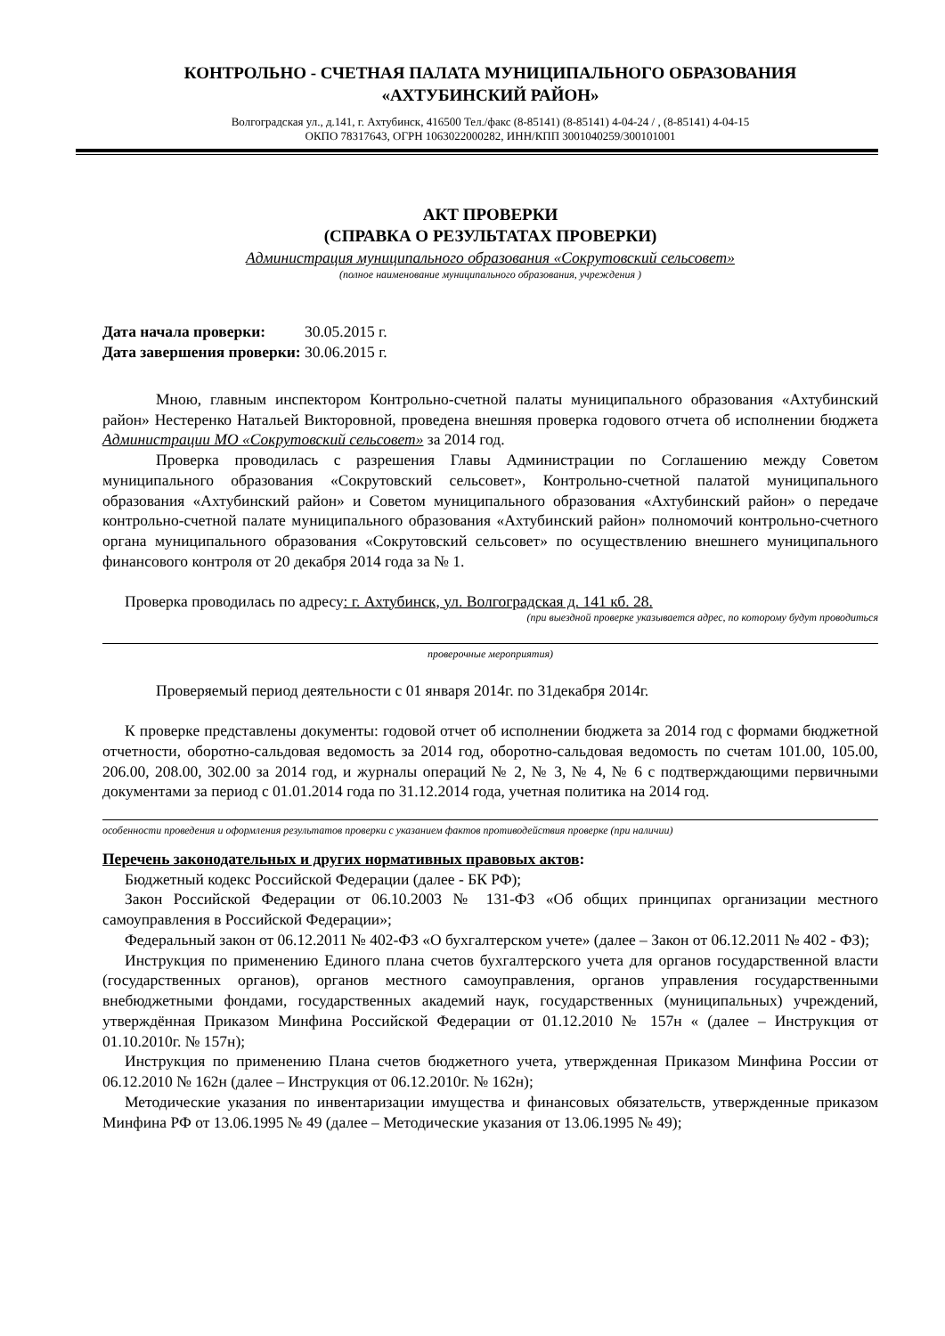КОНТРОЛЬНО - СЧЕТНАЯ ПАЛАТА МУНИЦИПАЛЬНОГО ОБРАЗОВАНИЯ
«АХТУБИНСКИЙ РАЙОН»
Волгоградская ул., д.141, г. Ахтубинск, 416500 Тел./факс (8-85141) (8-85141) 4-04-24 / , (8-85141) 4-04-15
ОКПО 78317643, ОГРН 1063022000282, ИНН/КПП 3001040259/300101001
АКТ ПРОВЕРКИ
(СПРАВКА О РЕЗУЛЬТАТАХ ПРОВЕРКИ)
Администрация муниципального образования «Сокрутовский сельсовет»
(полное наименование муниципального образования, учреждения )
Дата начала проверки: 30.05.2015 г.
Дата завершения проверки: 30.06.2015 г.
Мною, главным инспектором Контрольно-счетной палаты муниципального образования «Ахтубинский район» Нестеренко Натальей Викторовной, проведена внешняя проверка годового отчета об исполнении бюджета Администрации МО «Сокрутовский сельсовет» за 2014 год.
Проверка проводилась с разрешения Главы Администрации по Соглашению между Советом муниципального образования «Сокрутовский сельсовет», Контрольно-счетной палатой муниципального образования «Ахтубинский район» и Советом муниципального образования «Ахтубинский район» о передаче контрольно-счетной палате муниципального образования «Ахтубинский район» полномочий контрольно-счетного органа муниципального образования «Сокрутовский сельсовет» по осуществлению внешнего муниципального финансового контроля от 20 декабря 2014 года за № 1.
Проверка проводилась по адресу: г. Ахтубинск, ул. Волгоградская д. 141 кб. 28.
(при выездной проверке указывается адрес, по которому будут проводиться
проверочные мероприятия)
Проверяемый период деятельности с 01 января 2014г. по 31декабря 2014г.
К проверке представлены документы: годовой отчет об исполнении бюджета за 2014 год с формами бюджетной отчетности, оборотно-сальдовая ведомость за 2014 год, оборотно-сальдовая ведомость по счетам 101.00, 105.00, 206.00, 208.00, 302.00 за 2014 год, и журналы операций № 2, № 3, № 4, № 6 с подтверждающими первичными документами за период с 01.01.2014 года по 31.12.2014 года, учетная политика на 2014 год.
особенности проведения и оформления результатов проверки с указанием фактов противодействия проверке (при наличии)
Перечень законодательных и других нормативных правовых актов:
Бюджетный кодекс Российской Федерации (далее - БК РФ);
Закон Российской Федерации от 06.10.2003 № 131-ФЗ «Об общих принципах организации местного самоуправления в Российской Федерации»;
Федеральный закон от 06.12.2011 № 402-ФЗ «О бухгалтерском учете» (далее – Закон от 06.12.2011 № 402 - ФЗ);
Инструкция по применению Единого плана счетов бухгалтерского учета для органов государственной власти (государственных органов), органов местного самоуправления, органов управления государственными внебюджетными фондами, государственных академий наук, государственных (муниципальных) учреждений, утверждённая Приказом Минфина Российской Федерации от 01.12.2010 № 157н « (далее – Инструкция от 01.10.2010г. № 157н);
Инструкция по применению Плана счетов бюджетного учета, утвержденная Приказом Минфина России от 06.12.2010 № 162н (далее – Инструкция от 06.12.2010г. № 162н);
Методические указания по инвентаризации имущества и финансовых обязательств, утвержденные приказом Минфина РФ от 13.06.1995 № 49 (далее – Методические указания от 13.06.1995 № 49);